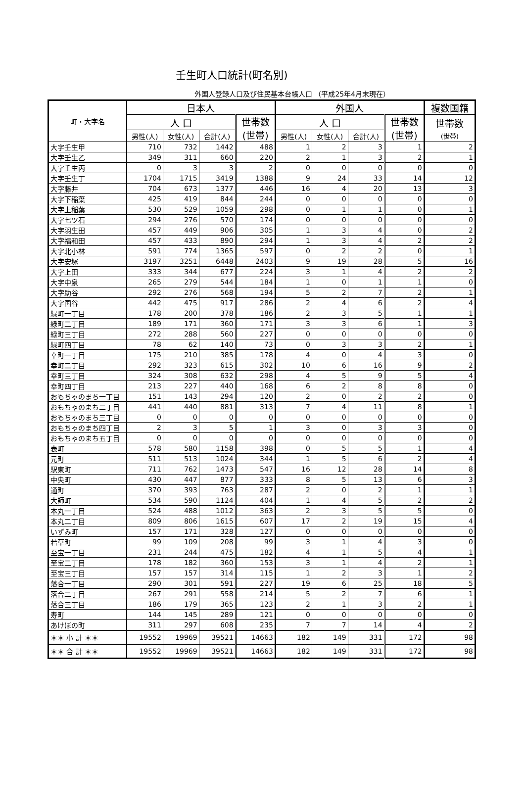壬生町人口統計(町名別)
外国人登録人口及び住民基本台帳人口 （平成25年4月末現在）
| 町・大字名 | 日本人 | | | | 外国人 | | | | 複数国籍 |
| --- | --- | --- | --- | --- | --- | --- | --- | --- | --- |
| | 人 口 | | | 世帯数 (世帯) | 人 口 | | | 世帯数 (世帯) | 世帯数 (世帯) |
| | 男性(人) | 女性(人) | 合計(人) | | 男性(人) | 女性(人) | 合計(人) | | |
| 大字壬生甲 | 710 | 732 | 1442 | 488 | 1 | 2 | 3 | 1 | 2 |
| 大字壬生乙 | 349 | 311 | 660 | 220 | 2 | 1 | 3 | 2 | 1 |
| 大字壬生丙 | 0 | 3 | 3 | 2 | 0 | 0 | 0 | 0 | 0 |
| 大字壬生丁 | 1704 | 1715 | 3419 | 1388 | 9 | 24 | 33 | 14 | 12 |
| 大字藤井 | 704 | 673 | 1377 | 446 | 16 | 4 | 20 | 13 | 3 |
| 大字下稲葉 | 425 | 419 | 844 | 244 | 0 | 0 | 0 | 0 | 0 |
| 大字上稲葉 | 530 | 529 | 1059 | 298 | 0 | 1 | 1 | 0 | 1 |
| 大字七ツ石 | 294 | 276 | 570 | 174 | 0 | 0 | 0 | 0 | 0 |
| 大字羽生田 | 457 | 449 | 906 | 305 | 1 | 3 | 4 | 0 | 2 |
| 大字福和田 | 457 | 433 | 890 | 294 | 1 | 3 | 4 | 2 | 2 |
| 大字北小林 | 591 | 774 | 1365 | 597 | 0 | 2 | 2 | 0 | 1 |
| 大字安塚 | 3197 | 3251 | 6448 | 2403 | 9 | 19 | 28 | 5 | 16 |
| 大字上田 | 333 | 344 | 677 | 224 | 3 | 1 | 4 | 2 | 2 |
| 大字中泉 | 265 | 279 | 544 | 184 | 1 | 0 | 1 | 1 | 0 |
| 大字助谷 | 292 | 276 | 568 | 194 | 5 | 2 | 7 | 2 | 1 |
| 大字国谷 | 442 | 475 | 917 | 286 | 2 | 4 | 6 | 2 | 4 |
| 緑町一丁目 | 178 | 200 | 378 | 186 | 2 | 3 | 5 | 1 | 1 |
| 緑町二丁目 | 189 | 171 | 360 | 171 | 3 | 3 | 6 | 1 | 3 |
| 緑町三丁目 | 272 | 288 | 560 | 227 | 0 | 0 | 0 | 0 | 0 |
| 緑町四丁目 | 78 | 62 | 140 | 73 | 0 | 3 | 3 | 2 | 1 |
| 幸町一丁目 | 175 | 210 | 385 | 178 | 4 | 0 | 4 | 3 | 0 |
| 幸町二丁目 | 292 | 323 | 615 | 302 | 10 | 6 | 16 | 9 | 2 |
| 幸町三丁目 | 324 | 308 | 632 | 298 | 4 | 5 | 9 | 5 | 4 |
| 幸町四丁目 | 213 | 227 | 440 | 168 | 6 | 2 | 8 | 8 | 0 |
| おもちゃのまち一丁目 | 151 | 143 | 294 | 120 | 2 | 0 | 2 | 2 | 0 |
| おもちゃのまち二丁目 | 441 | 440 | 881 | 313 | 7 | 4 | 11 | 8 | 1 |
| おもちゃのまち三丁目 | 0 | 0 | 0 | 0 | 0 | 0 | 0 | 0 | 0 |
| おもちゃのまち四丁目 | 2 | 3 | 5 | 1 | 3 | 0 | 3 | 3 | 0 |
| おもちゃのまち五丁目 | 0 | 0 | 0 | 0 | 0 | 0 | 0 | 0 | 0 |
| 表町 | 578 | 580 | 1158 | 398 | 0 | 5 | 5 | 1 | 4 |
| 元町 | 511 | 513 | 1024 | 344 | 1 | 5 | 6 | 2 | 4 |
| 駅東町 | 711 | 762 | 1473 | 547 | 16 | 12 | 28 | 14 | 8 |
| 中央町 | 430 | 447 | 877 | 333 | 8 | 5 | 13 | 6 | 3 |
| 通町 | 370 | 393 | 763 | 287 | 2 | 0 | 2 | 1 | 1 |
| 大師町 | 534 | 590 | 1124 | 404 | 1 | 4 | 5 | 2 | 2 |
| 本丸一丁目 | 524 | 488 | 1012 | 363 | 2 | 3 | 5 | 5 | 0 |
| 本丸二丁目 | 809 | 806 | 1615 | 607 | 17 | 2 | 19 | 15 | 4 |
| いずみ町 | 157 | 171 | 328 | 127 | 0 | 0 | 0 | 0 | 0 |
| 若草町 | 99 | 109 | 208 | 99 | 3 | 1 | 4 | 3 | 0 |
| 至宝一丁目 | 231 | 244 | 475 | 182 | 4 | 1 | 5 | 4 | 1 |
| 至宝二丁目 | 178 | 182 | 360 | 153 | 3 | 1 | 4 | 2 | 1 |
| 至宝三丁目 | 157 | 157 | 314 | 115 | 1 | 2 | 3 | 1 | 2 |
| 落合一丁目 | 290 | 301 | 591 | 227 | 19 | 6 | 25 | 18 | 5 |
| 落合二丁目 | 267 | 291 | 558 | 214 | 5 | 2 | 7 | 6 | 1 |
| 落合三丁目 | 186 | 179 | 365 | 123 | 2 | 1 | 3 | 2 | 1 |
| 寿町 | 144 | 145 | 289 | 121 | 0 | 0 | 0 | 0 | 0 |
| あけぼの町 | 311 | 297 | 608 | 235 | 7 | 7 | 14 | 4 | 2 |
| ＊＊ 小 計 ＊＊ | 19552 | 19969 | 39521 | 14663 | 182 | 149 | 331 | 172 | 98 |
| ＊＊ 合 計 ＊＊ | 19552 | 19969 | 39521 | 14663 | 182 | 149 | 331 | 172 | 98 |